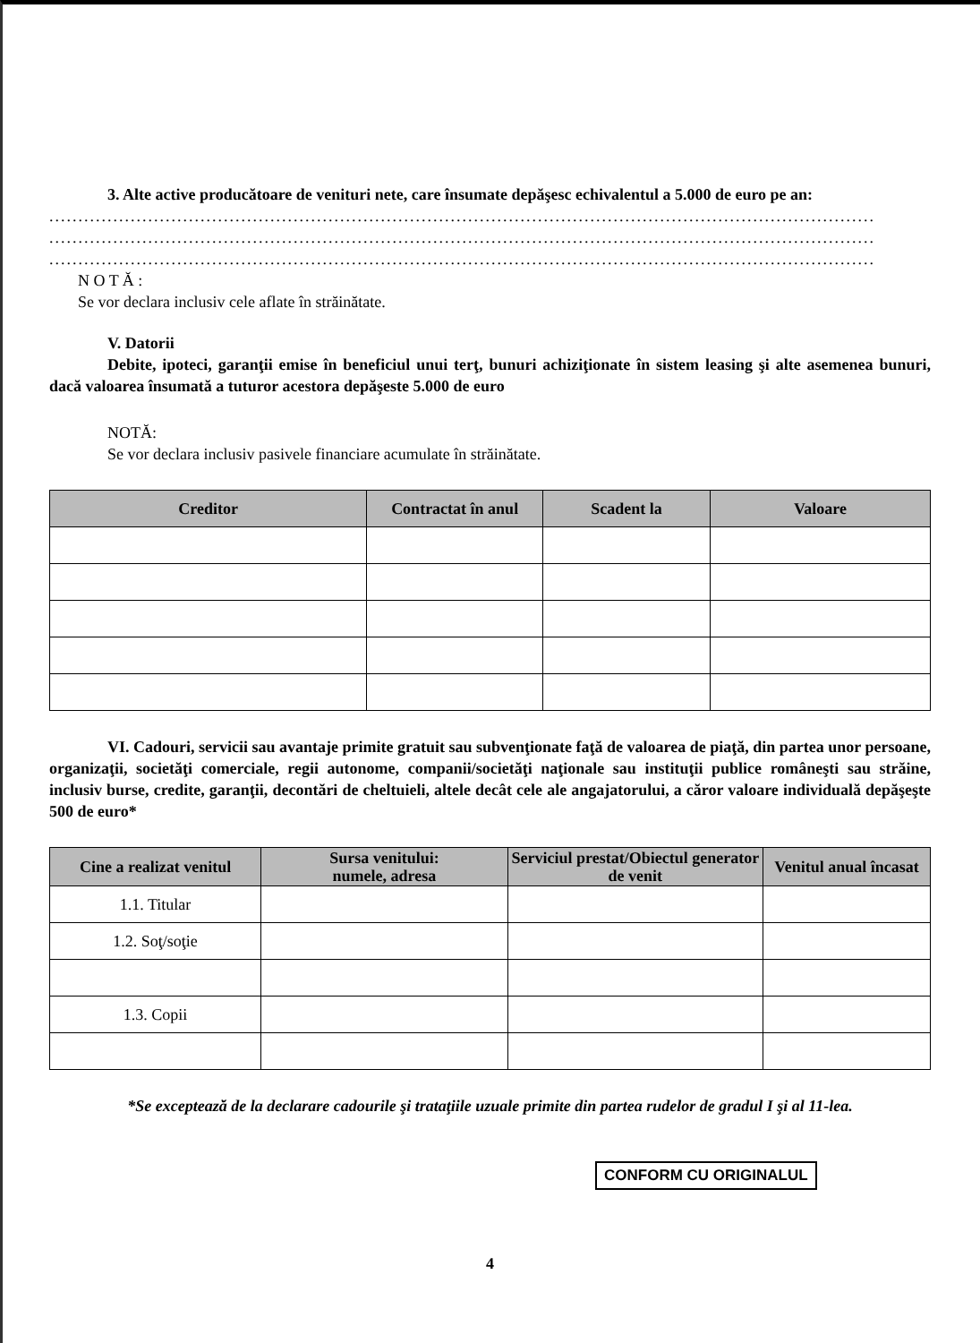3. Alte active producătoare de venituri nete, care însumate depăşesc echivalentul a 5.000 de euro pe an:
..............................................................................................................................................
..............................................................................................................................................
..............................................................................................................................................
N O T Ă :
Se vor declara inclusiv cele aflate în străinătate.
V. Datorii
Debite, ipoteci, garanţii emise în beneficiul unui terţ, bunuri achiziţionate în sistem leasing şi alte asemenea bunuri, dacă valoarea însumată a tuturor acestora depăşeste 5.000 de euro
NOTĂ:
Se vor declara inclusiv pasivele financiare acumulate în străinătate.
| Creditor | Contractat în anul | Scadent la | Valoare |
| --- | --- | --- | --- |
VI. Cadouri, servicii sau avantaje primite gratuit sau subvenţionate faţă de valoarea de piaţă, din partea unor persoane, organizaţii, societăţi comerciale, regii autonome, companii/societăţi naţionale sau instituţii publice româneşti sau străine, inclusiv burse, credite, garanţii, decontări de cheltuieli, altele decât cele ale angajatorului, a căror valoare individuală depăşeşte 500 de euro*
| Cine a realizat venitul | Sursa venitului: numele, adresa | Serviciul prestat/Obiectul generator de venit | Venitul anual încasat |
| --- | --- | --- | --- |
| 1.1. Titular | | | |
| 1.2. Soţ/soţie | | | |
| 1.3. Copii | | | |
*Se exceptează de la declarare cadourile şi trataţiile uzuale primite din partea rudelor de gradul I şi al 11-lea.
CONFORM CU ORIGINALUL
4